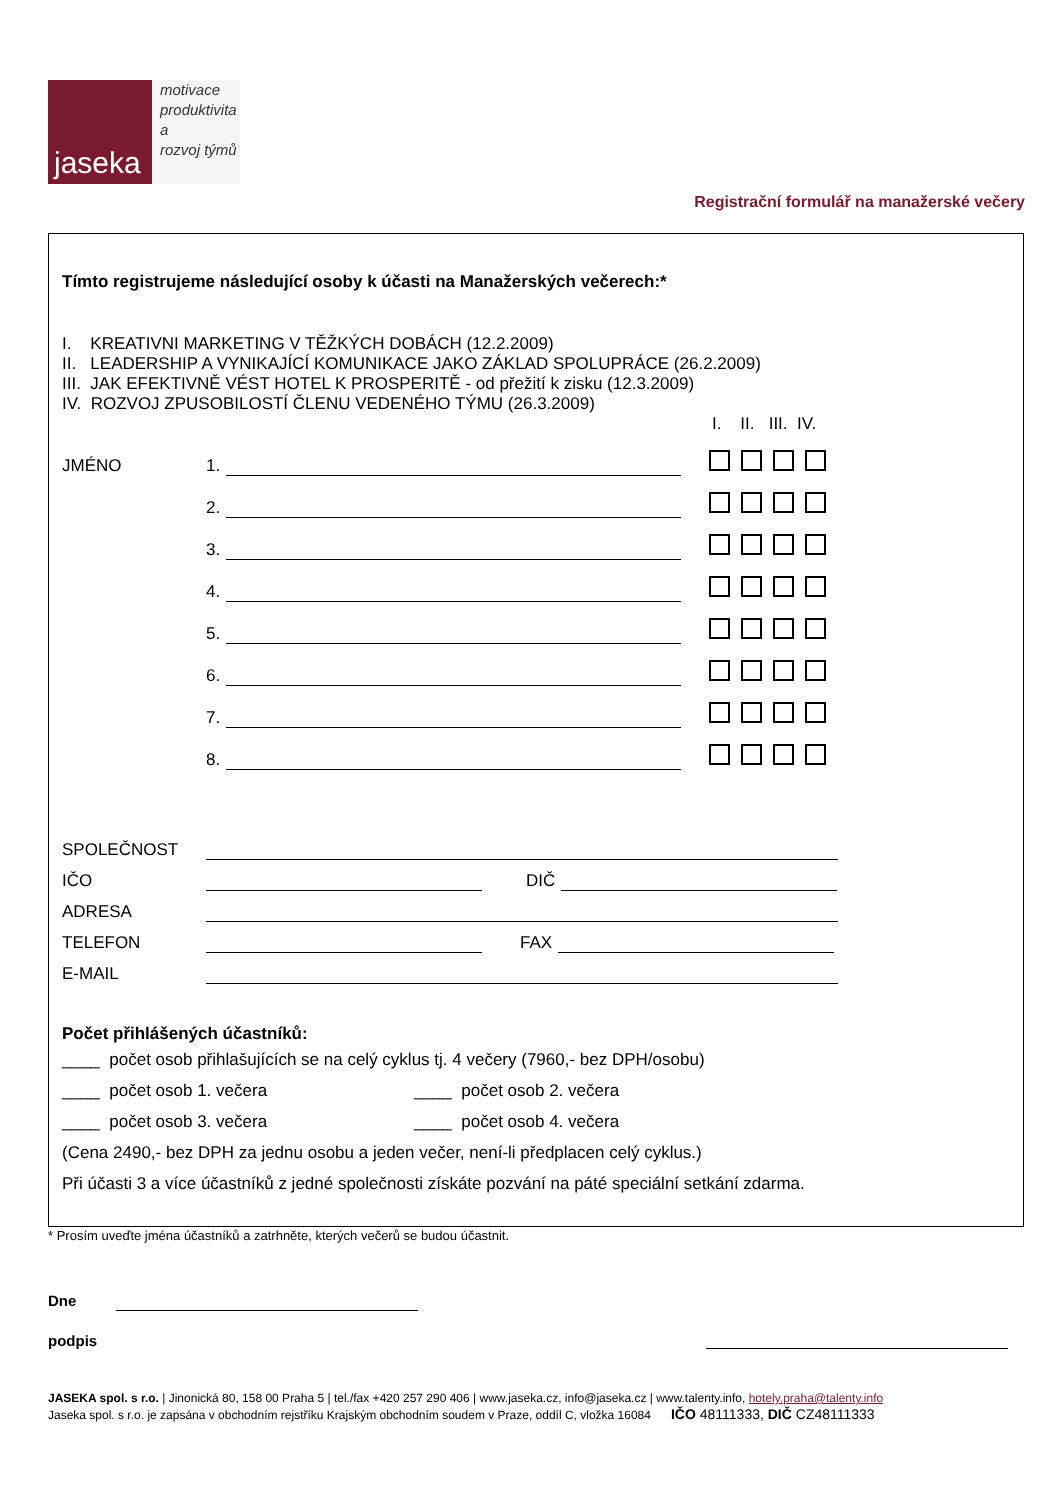jaseka
motivace
produktivita
a
rozvoj týmů
Registrační formulář na manažerské večery
Tímto registrujeme následující osoby k účasti na Manažerských večerech:*
I. KREATIVNI MARKETING V TĚŽKÝCH DOBÁCH (12.2.2009)
II. LEADERSHIP A VYNIKAJÍCÍ KOMUNIKACE JAKO ZÁKLAD SPOLUPRÁCE (26.2.2009)
III. JAK EFEKTIVNĚ VÉST HOTEL K PROSPERITĚ - od přežití k zisku (12.3.2009)
IV. ROZVOJ ZPUSOBILOSTÍ ČLENU VEDENÉHO TÝMU (26.3.2009)
I. II. III. IV.
JMÉNO 1.
2.
3.
4.
5.
6.
7.
8.
SPOLEČNOST
IČO DIČ
ADRESA
TELEFON FAX
E-MAIL
Počet přihlášených účastníků:
____ počet osob přihlašujících se na celý cyklus tj. 4 večery (7960,- bez DPH/osobu)
____ počet osob 1. večera ____ počet osob 2. večera
____ počet osob 3. večera ____ počet osob 4. večera
(Cena 2490,- bez DPH za jednu osobu a jeden večer, není-li předplacen celý cyklus.)
Při účasti 3 a více účastníků z jedné společnosti získáte pozvání na páté speciální setkání zdarma.
* Prosím uveďte jména účastníků a zatrhněte, kterých večerů se budou účastnit.
Dne
podpis
JASEKA spol. s r.o. | Jinonická 80, 158 00 Praha 5 | tel./fax +420 257 290 406 | www.jaseka.cz, info@jaseka.cz | www.talenty.info, hotely.praha@talenty.info
Jaseka spol. s r.o. je zapsána v obchodním rejstříku Krajským obchodním soudem v Praze, oddíl C, vložka 16084 IČO 48111333, DIČ CZ48111333